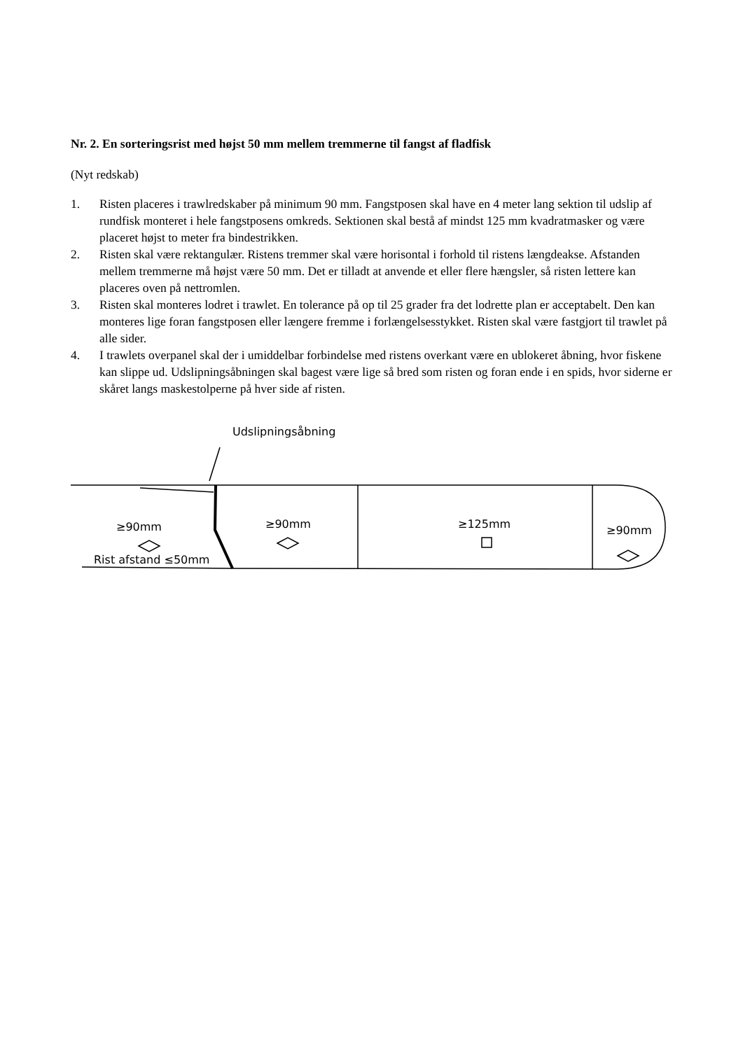Nr. 2. En sorteringsrist med højst 50 mm mellem tremmerne til fangst af fladfisk
(Nyt redskab)
1. Risten placeres i trawlredskaber på minimum 90 mm. Fangstposen skal have en 4 meter lang sektion til udslip af rundfisk monteret i hele fangstposens omkreds. Sektionen skal bestå af mindst 125 mm kvadratmasker og være placeret højst to meter fra bindestrikken.
2. Risten skal være rektangulær. Ristens tremmer skal være horisontal i forhold til ristens længdeakse. Afstanden mellem tremmerne må højst være 50 mm. Det er tilladt at anvende et eller flere hængsler, så risten lettere kan placeres oven på nettromlen.
3. Risten skal monteres lodret i trawlet. En tolerance på op til 25 grader fra det lodrette plan er acceptabelt. Den kan monteres lige foran fangstposen eller længere fremme i forlængelsesstykket. Risten skal være fastgjort til trawlet på alle sider.
4. I trawlets overpanel skal der i umiddelbar forbindelse med ristens overkant være en ublokeret åbning, hvor fiskene kan slippe ud. Udslipningsåbningen skal bagest være lige så bred som risten og foran ende i en spids, hvor siderne er skåret langs maskestolperne på hver side af risten.
Udslipningsåbning
≥90mm ≥90mm ≥125mm ≥90mm
Rist afstand ≤50mm